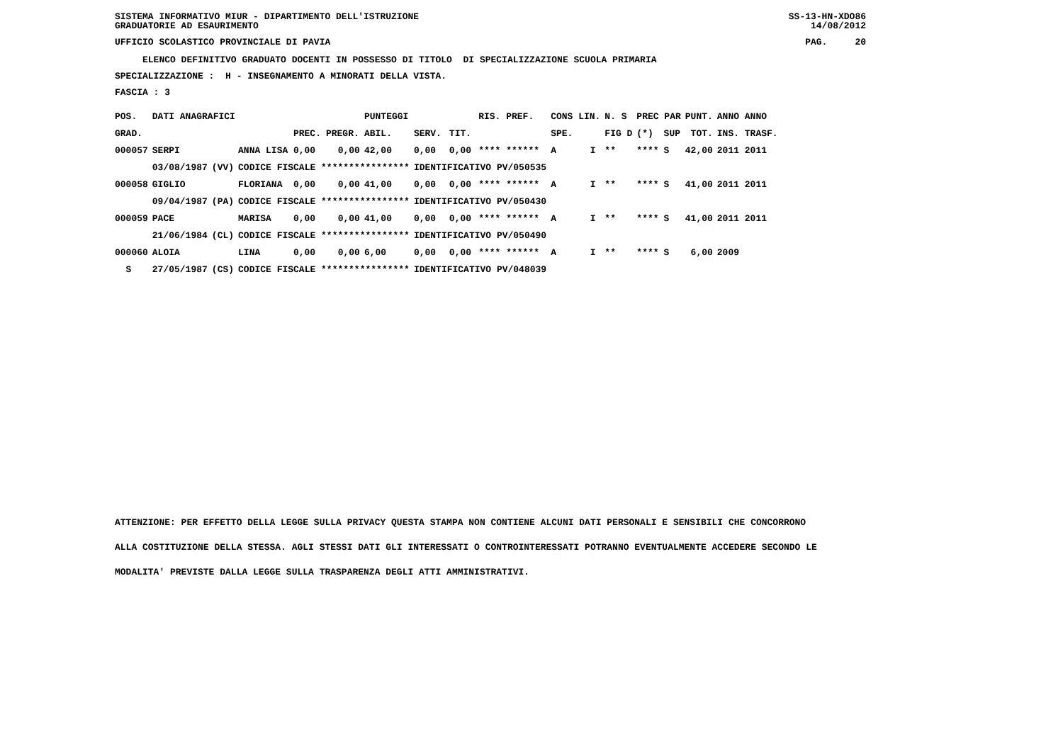SISTEMA INFORMATIVO MIUR - DIPARTIMENTO DELL'ISTRUZIONE SS-13-HN-XDO86
GRADUATORIE AD ESAURIMENTO 14/08/2012
UFFICIO SCOLASTICO PROVINCIALE DI PAVIA PAG. 20
ELENCO DEFINITIVO GRADUATO DOCENTI IN POSSESSO DI TITOLO DI SPECIALIZZAZIONE SCUOLA PRIMARIA
SPECIALIZZAZIONE : H - INSEGNAMENTO A MINORATI DELLA VISTA.
FASCIA : 3
| POS. | DATI ANAGRAFICI | | | | | PUNTEGGI | | | RIS. PREF. | CONS LIN. | | N. S | PREC PAR | | PUNT. | ANNO ANNO |
| --- | --- | --- | --- | --- | --- | --- | --- | --- | --- | --- | --- | --- | --- | --- | --- | --- |
| GRAD. | | | | PREC. | PREGR. | ABIL. | SERV. | TIT. | | SPE. | | FIG D | (*) | SUP | TOT. | INS. TRASF. |
| 000057 | SERPI | | ANNA LISA | 0,00 | 0,00 | 42,00 | 0,00 | 0,00 | **** ****** | A | I | ** | **** | S | 42,00 | 2011 2011 |
| | 03/08/1987 | (VV) | CODICE FISCALE **************** | | | | IDENTIFICATIVO PV/050535 | | | | | | | | | |
| 000058 | GIGLIO | | FLORIANA | 0,00 | 0,00 | 41,00 | 0,00 | 0,00 | **** ****** | A | I | ** | **** | S | 41,00 | 2011 2011 |
| | 09/04/1987 | (PA) | CODICE FISCALE **************** | | | | IDENTIFICATIVO PV/050430 | | | | | | | | | |
| 000059 | PACE | | MARISA | 0,00 | 0,00 | 41,00 | 0,00 | 0,00 | **** ****** | A | I | ** | **** | S | 41,00 | 2011 2011 |
| | 21/06/1984 | (CL) | CODICE FISCALE **************** | | | | IDENTIFICATIVO PV/050490 | | | | | | | | | |
| 000060 | ALOIA | | LINA | 0,00 | 0,00 | 6,00 | 0,00 | 0,00 | **** ****** | A | I | ** | **** | S | 6,00 | 2009 |
| S | 27/05/1987 | (CS) | CODICE FISCALE **************** | | | | IDENTIFICATIVO PV/048039 | | | | | | | | | |
ATTENZIONE: PER EFFETTO DELLA LEGGE SULLA PRIVACY QUESTA STAMPA NON CONTIENE ALCUNI DATI PERSONALI E SENSIBILI CHE CONCORRONO
ALLA COSTITUZIONE DELLA STESSA. AGLI STESSI DATI GLI INTERESSATI O CONTROINTERESSATI POTRANNO EVENTUALMENTE ACCEDERE SECONDO LE
MODALITA' PREVISTE DALLA LEGGE SULLA TRASPARENZA DEGLI ATTI AMMINISTRATIVI.